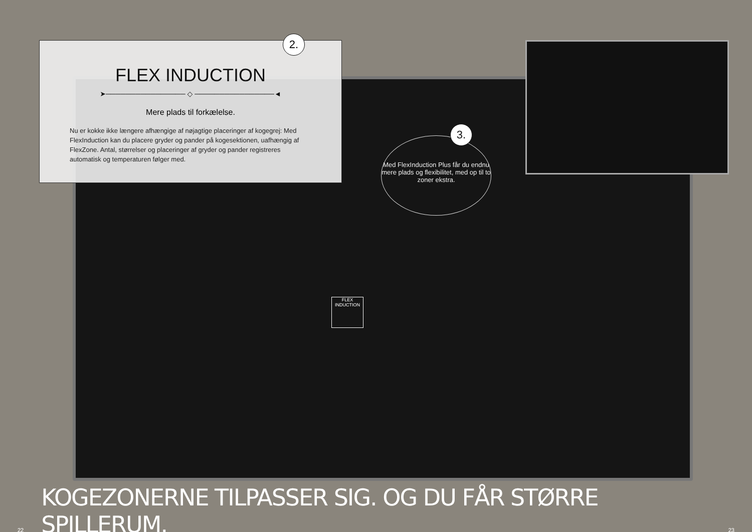2.
FLEX INDUCTION
➤──────────────── ◇ ────────────────◄
Mere plads til forkælelse.
Nu er kokke ikke længere afhængige af nøjagtige placeringer af kogegrej: Med FlexInduction kan du placere gryder og pander på kogesektionen, uafhængig af FlexZone. Antal, størrelser og placeringer af gryder og pander registreres automatisk og temperaturen følger med.
3.
Med FlexInduction Plus får du endnu mere plads og flexibilitet, med op til to zoner ekstra.
FLEX INDUCTION
22 KOGEZONERNE TILPASSER SIG. OG DU FÅR STØRRE SPILLERUM. 23